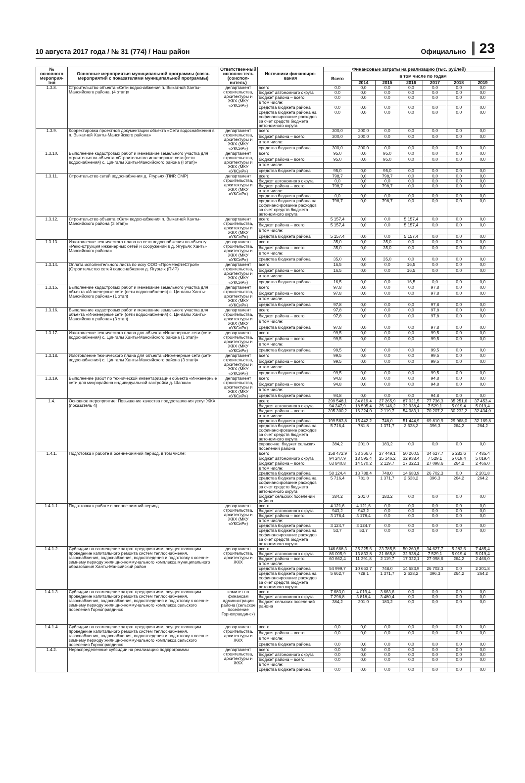10 августа 2017 года / № 31 (774) / Наш район
Официально 23
| № основного мероприя-тия | Основные мероприятия муниципальной программы (связь мероприятий с показателями муниципальной программы) | Ответствен-ный исполни-тель (соиспол-нитель) | Источники финансиро-вания | Финансовые затраты на реализацию (тыс. рублей) | | | | | | |
| --- | --- | --- | --- | --- | --- | --- | --- | --- | --- | --- |
| | | | | Всего | в том числе по годам | | | | | |
| | | | | | 2014 | 2015 | 2016 | 2017 | 2018 | 2019 |
| 1.3.8. | Строительство объекта «Сети водоснабжения п. Выкатной Ханты-Мансийского района. (4 этап)» | департамент строительства, архитектуры и ЖКХ (МКУ «УКСиР») | всего | 0,0 | 0,0 | 0,0 | 0,0 | 0,0 | 0,0 | 0,0 |
| | | | бюджет автономного округа | 0,0 | 0,0 | 0,0 | 0,0 | 0,0 | 0,0 | 0,0 |
| | | | бюджет района – всего | 0,0 | 0,0 | 0,0 | 0,0 | 0,0 | 0,0 | 0,0 |
| | | | в том числе: | | | | | | | |
| | | | средства бюджета района | 0,0 | 0,0 | 0,0 | 0,0 | 0,0 | 0,0 | 0,0 |
| | | | средства бюджета района на софинансирование расходов за счет средств бюджета автономного округа | 0,0 | 0,0 | 0,0 | 0,0 | 0,0 | 0,0 | 0,0 |
| 1.3.9. | Корректировка проектной документации объекта «Сети водоснабжения в п. Выкатной Ханты-Мансийского района» | департамент строительства, архитектуры и ЖКХ (МКУ «УКСиР») | всего | 300,0 | 300,0 | 0,0 | 0,0 | 0,0 | 0,0 | 0,0 |
| | | | бюджет района – всего | 300,0 | 300,0 | 0,0 | 0,0 | 0,0 | 0,0 | 0,0 |
| | | | в том числе: | | | | | | | |
| | | | средства бюджета района | 300,0 | 300,0 | 0,0 | 0,0 | 0,0 | 0,0 | 0,0 |
| 1.3.10. | Выполнение кадастровых работ и межевание земельного участка для строительства объекта «Строительство инженерные сети (сети водоснабжения) с. Цингалы Ханты-Мансийского района (I этап)» | департамент строительства, архитектуры и ЖКХ (МКУ «УКСиР») | всего | 95,0 | 0,0 | 95,0 | 0,0 | 0,0 | 0,0 | 0,0 |
| | | | бюджет района – всего | 95,0 | 0,0 | 95,0 | 0,0 | 0,0 | 0,0 | 0,0 |
| | | | в том числе: | | | | | | | |
| | | | средства бюджета района | 95,0 | 0,0 | 95,0 | 0,0 | 0,0 | 0,0 | 0,0 |
| 1.3.11. | Строительство сетей водоснабжения д. Ягурьях (ПИР, СМР) | департамент строительства, архитектуры и ЖКХ (МКУ «УКСиР») | всего | 798,7 | 0,0 | 798,7 | 0,0 | 0,0 | 0,0 | 0,0 |
| | | | бюджет автономного округа | 0,0 | 0,0 | 0,0 | 0,0 | 0,0 | 0,0 | 0,0 |
| | | | бюджет района – всего | 798,7 | 0,0 | 798,7 | 0,0 | 0,0 | 0,0 | 0,0 |
| | | | в том числе: | | | | | | | |
| | | | средства бюджета района | 0,0 | 0,0 | 0,0 | 0,0 | 0,0 | 0,0 | 0,0 |
| | | | средства бюджета района на софинансирование расходов за счет средств бюджета автономного округа | 798,7 | 0,0 | 798,7 | 0,0 | 0,0 | 0,0 | 0,0 |
| 1.3.12. | Строительство объекта «Сети водоснабжения п. Выкатной Ханты-Мансийского района (3 этап)» | департамент строительства, архитектуры и ЖКХ (МКУ «УКСиР») | всего | 5 157,4 | 0,0 | 0,0 | 5 157,4 | 0,0 | 0,0 | 0,0 |
| | | | бюджет района – всего | 5 157,4 | 0,0 | 0,0 | 5 157,4 | 0,0 | 0,0 | 0,0 |
| | | | в том числе: | | | | | | | |
| | | | средства бюджета района | 5 157,4 | 0,0 | 0,0 | 5 157,4 | 0,0 | 0,0 | 0,0 |
| 1.3.13. | Изготовление технического плана на сети водоснабжения по объекту «Реконструкция инженерных сетей и сооружений в д. Ягурьях Ханты-Мансийского района» | департамент строительства, архитектуры и ЖКХ (МКУ «УКСиР») | всего | 35,0 | 0,0 | 35,0 | 0,0 | 0,0 | 0,0 | 0,0 |
| | | | бюджет района – всего | 35,0 | 0,0 | 35,0 | 0,0 | 0,0 | 0,0 | 0,0 |
| | | | в том числе: | | | | | | | |
| | | | средства бюджета района | 35,0 | 0,0 | 35,0 | 0,0 | 0,0 | 0,0 | 0,0 |
| 1.3.14. | Оплата исполнительного листа по иску ООО «ПромНефтеСтрой» (Строительство сетей водоснабжения д. Ягурьях (ПИР) | департамент строительства, архитектуры и ЖКХ (МКУ «УКСиР») | всего | 16,5 | 0,0 | 0,0 | 16,5 | 0,0 | 0,0 | 0,0 |
| | | | бюджет района – всего | 16,5 | 0,0 | 0,0 | 16,5 | 0,0 | 0,0 | 0,0 |
| | | | в том числе: | | | | | | | |
| | | | средства бюджета района | 16,5 | 0,0 | 0,0 | 16,5 | 0,0 | 0,0 | 0,0 |
| 1.3.15. | Выполнение кадастровых работ и межевание земельного участка для объекта «Инженерные сети (сети водоснабжения) с. Цингалы Ханты-Мансийского района» (1 этап) | департамент строительства, архитектуры и ЖКХ (МКУ «УКСиР») | всего | 97,8 | 0,0 | 0,0 | 0,0 | 97,8 | 0,0 | 0,0 |
| | | | бюджет района – всего | 97,8 | 0,0 | 0,0 | 0,0 | 97,8 | 0,0 | 0,0 |
| | | | в том числе: | | | | | | | |
| | | | средства бюджета района | 97,8 | 0,0 | 0,0 | 0,0 | 97,8 | 0,0 | 0,0 |
| 1.3.16. | Выполнение кадастровых работ и межевание земельного участка для объекта «Инженерные сети (сети водоснабжения) с. Цингалы Ханты-Мансийского района» (3 этап) | департамент строительства, архитектуры и ЖКХ (МКУ «УКСиР») | всего | 97,8 | 0,0 | 0,0 | 0,0 | 97,8 | 0,0 | 0,0 |
| | | | бюджет района – всего | 97,8 | 0,0 | 0,0 | 0,0 | 97,8 | 0,0 | 0,0 |
| | | | в том числе: | | | | | | | |
| | | | средства бюджета района | 97,8 | 0,0 | 0,0 | 0,0 | 97,8 | 0,0 | 0,0 |
| 1.3.17. | Изготовление технического плана для объекта «Инженерные сети (сети водоснабжения) с. Цингалы Ханты-Мансийского района (1 этап)» | департамент строительства, архитектуры и ЖКХ (МКУ «УКСиР») | всего | 99,5 | 0,0 | 0,0 | 0,0 | 99,5 | 0,0 | 0,0 |
| | | | бюджет района – всего | 99,5 | 0,0 | 0,0 | 0,0 | 99,5 | 0,0 | 0,0 |
| | | | в том числе: | | | | | | | |
| | | | средства бюджета района | 99,5 | 0,0 | 0,0 | 0,0 | 99,5 | 0,0 | 0,0 |
| 1.3.18. | Изготовление технического плана для объекта «Инженерные сети (сети водоснабжения) с. Цингалы Ханты-Мансийского района (3 этап)» | департамент строительства, архитектуры и ЖКХ (МКУ «УКСиР») | всего | 99,5 | 0,0 | 0,0 | 0,0 | 99,5 | 0,0 | 0,0 |
| | | | бюджет района – всего | 99,5 | 0,0 | 0,0 | 0,0 | 99,5 | 0,0 | 0,0 |
| | | | в том числе: | | | | | | | |
| | | | средства бюджета района | 99,5 | 0,0 | 0,0 | 0,0 | 99,5 | 0,0 | 0,0 |
| 1.3.19. | Выполнение работ по технической инвентаризации объекта «Инженерные сети для микрорайона индивидуальной застройки д. Шапша» | департамент строительства, архитектуры и ЖКХ (МКУ «УКСиР») | всего | 94,8 | 0,0 | 0,0 | 0,0 | 94,8 | 0,0 | 0,0 |
| | | | бюджет района – всего | 94,8 | 0,0 | 0,0 | 0,0 | 94,8 | 0,0 | 0,0 |
| | | | в том числе: | | | | | | | |
| | | | средства бюджета района | 94,8 | 0,0 | 0,0 | 0,0 | 94,8 | 0,0 | 0,0 |
| 1.4. | Основное мероприятие: Повышение качества предоставления услуг ЖКХ (показатель 4) | | всего | 299 548,1 | 34 819,4 | 27 265,9 | 87 021,5 | 77 736,3 | 35 251,6 | 37 453,4 |
| | | | бюджет автономного округа | 94 247,9 | 18 595,4 | 25 146,2 | 32 938,4 | 7 529,1 | 5 019,4 | 5 019,4 |
| | | | бюджет района – всего | 205 300,2 | 16 224,0 | 2 119,7 | 54 083,1 | 70 207,2 | 30 232,2 | 32 434,0 |
| | | | в том числе: | | | | | | | |
| | | | средства бюджета района | 199 583,8 | 15 442,2 | 748,0 | 51 444,9 | 69 810,9 | 29 968,0 | 32 169,8 |
| | | | средства бюджета района на софинансирование расходов за счет средств бюджета автономного округа | 5 716,4 | 781,8 | 1 371,7 | 2 638,2 | 396,3 | 264,2 | 264,2 |
| | | | справочно: бюджет сельских поселений района | 384,2 | 201,0 | 183,2 | 0,0 | 0,0 | 0,0 | 0,0 |
| 1.4.1. | Подготовка к работе в осенне-зимний период, в том числе: | | всего | 158 472,9 | 33 366,6 | 27 449,1 | 50 260,5 | 34 627,7 | 5 283,6 | 7 485,4 |
| | | | бюджет автономного округа | 94 247,9 | 18 595,4 | 25 146,2 | 32 938,4 | 7 529,1 | 5 019,4 | 5 019,4 |
| | | | бюджет района – всего | 63 840,8 | 14 570,2 | 2 119,7 | 17 322,1 | 27 098,6 | 264,2 | 2 466,0 |
| | | | в том числе: | | | | | | | |
| | | | средства бюджета района | 58 124,4 | 13 788,4 | 748,0 | 14 683,9 | 26 702,3 | 0,0 | 2 201,8 |
| | | | средства бюджета района на софинансирование расходов за счет средств бюджета автономного округа | 5 716,4 | 781,8 | 1 371,7 | 2 638,2 | 396,3 | 264,2 | 264,2 |
| | | | бюджет сельских поселений района | 384,2 | 201,0 | 183,2 | 0,0 | 0,0 | 0,0 | 0,0 |
| 1.4.1.1. | Подготовка к работе в осенне-зимний период | департамент строительства, архитектуры и ЖКХ (МКУ «УКСиР») | всего | 4 121,6 | 4 121,6 | 0,0 | 0,0 | 0,0 | 0,0 | 0,0 |
| | | | бюджет автономного округа | 943,2 | 943,2 | 0,0 | 0,0 | 0,0 | 0,0 | 0,0 |
| | | | бюджет района – всего | 3 178,4 | 3 178,4 | 0,0 | 0,0 | 0,0 | 0,0 | 0,0 |
| | | | в том числе: | | | | | | | |
| | | | средства бюджета района | 3 124,7 | 3 124,7 | 0,0 | 0,0 | 0,0 | 0,0 | 0,0 |
| | | | средства бюджета района на софинансирование расходов за счет средств бюджета автономного округа | 53,7 | 53,7 | 0,0 | 0,0 | 0,0 | 0,0 | 0,0 |
| 1.4.1.2. | Субсидии на возмещение затрат предприятиям, осуществляющим проведение капитального ремонта систем теплоснабжения, газоснабжения, водоснабжения, водоотведения и подготовку к осенне-зимнему периоду жилищно-коммунального комплекса муниципального образования Ханты-Мансийский район | департамент строительства, архитектуры и ЖКХ | всего | 146 668,3 | 25 225,6 | 23 785,5 | 50 260,5 | 34 627,7 | 5 283,6 | 7 485,4 |
| | | | бюджет автономного округа | 86 005,9 | 13 833,8 | 21 665,8 | 32 938,4 | 7 529,1 | 5 019,4 | 5 019,4 |
| | | | бюджет района – всего | 60 662,4 | 11 391,8 | 2 119,7 | 17 322,1 | 27 098,6 | 264,2 | 2 466,0 |
| | | | в том числе: | | | | | | | |
| | | | средства бюджета района | 54 999,7 | 10 663,7 | 748,0 | 14 683,9 | 26 702,3 | 0,0 | 2 201,8 |
| | | | средства бюджета района на софинансирование расходов за счет средств бюджета автономного округа | 5 662,7 | 728,1 | 1 371,7 | 2 638,2 | 396,3 | 264,2 | 264,2 |
| 1.4.1.3. | Субсидии на возмещение затрат предприятиям, осуществляющим проведение капитального ремонта систем теплоснабжения, газоснабжения, водоснабжения, водоотведения и подготовку к осенне-зимнему периоду жилищно-коммунального комплекса сельского поселения Горноправдинск | комитет по финансам администрации района (сельское поселение Горноправдинск) | всего | 7 683,0 | 4 019,4 | 3 663,6 | 0,0 | 0,0 | 0,0 | 0,0 |
| | | | бюджет автономного округа | 7 298,8 | 3 818,4 | 3 480,4 | 0,0 | 0,0 | 0,0 | 0,0 |
| | | | бюджет сельских поселений района | 384,2 | 201,0 | 183,2 | 0,0 | 0,0 | 0,0 | 0,0 |
| 1.4.1.4. | Субсидии на возмещение затрат предприятиям, осуществляющим проведение капитального ремонта систем теплоснабжения, газоснабжения, водоснабжения, водоотведения и подготовку к осенне-зимнему периоду жилищно-коммунального комплекса сельского поселения Горноправдинск | департамент строительства, архитектуры и ЖКХ | всего | 0,0 | 0,0 | 0,0 | 0,0 | 0,0 | 0,0 | 0,0 |
| | | | бюджет района – всего | 0,0 | 0,0 | 0,0 | 0,0 | 0,0 | 0,0 | 0,0 |
| | | | в том числе: | | | | | | | |
| | | | средства бюджета района | 0,0 | 0,0 | 0,0 | 0,0 | 0,0 | 0,0 | 0,0 |
| 1.4.2. | Нераспределенные субсидии на реализацию подпрограммы | департамент строительства, архитектуры и ЖКХ | всего | 0,0 | 0,0 | 0,0 | 0,0 | 0,0 | 0,0 | 0,0 |
| | | | бюджет автономного округа | 0,0 | 0,0 | 0,0 | 0,0 | 0,0 | 0,0 | 0,0 |
| | | | бюджет района – всего | 0,0 | 0,0 | 0,0 | 0,0 | 0,0 | 0,0 | 0,0 |
| | | | в том числе: | | | | | | | |
| | | | средства бюджета района | 0,0 | 0,0 | 0,0 | 0,0 | 0,0 | 0,0 | 0,0 |